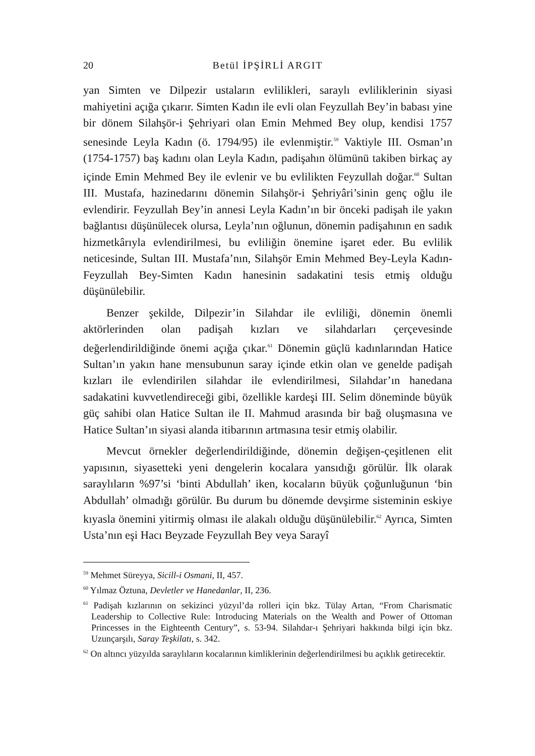20 Betül İPŞİRLİ ARGIT
yan Simten ve Dilpezir ustaların evlilikleri, saraylı evliliklerinin siyasi mahiyetini açığa çıkarır. Simten Kadın ile evli olan Feyzullah Bey’in babası yine bir dönem Silahşör-i Şehriyari olan Emin Mehmed Bey olup, kendisi 1757 senesinde Leyla Kadın (ö. 1794/95) ile evlenmiştir.<sup>59</sup> Vaktiyle III. Osman’ın (1754-1757) baş kadını olan Leyla Kadın, padişahın ölümünü takiben birkaç ay içinde Emin Mehmed Bey ile evlenir ve bu evlilikten Feyzullah doğar.<sup>60</sup> Sultan III. Mustafa, hazinedarını dönemin Silahşör-i Şehriyâri’sinin genç oğlu ile evlendirir. Feyzullah Bey’in annesi Leyla Kadın’ın bir önceki padişah ile yakın bağlantısı düşünülecek olursa, Leyla’nın oğlunun, dönemin padişahının en sadık hizmetkârıyla evlendirilmesi, bu evliliğin önemine işaret eder. Bu evlilik neticesinde, Sultan III. Mustafa’nın, Silahşör Emin Mehmed Bey-Leyla Kadın- Feyzullah Bey-Simten Kadın hanesinin sadakatini tesis etmiş olduğu düşünülebilir.
Benzer şekilde, Dilpezir’in Silahdar ile evliliği, dönemin önemli aktörlerinden olan padişah kızları ve silahdarları çerçevesinde değerlendirildiğinde önemi açığa çıkar.<sup>61</sup> Dönemin güçlü kadınlarından Hatice Sultan’ın yakın hane mensubunun saray içinde etkin olan ve genelde padişah kızları ile evlendirilen silahdar ile evlendirilmesi, Silahdar’ın hanedana sadakatini kuvvetlendireceği gibi, özellikle kardeşi III. Selim döneminde büyük güç sahibi olan Hatice Sultan ile II. Mahmud arasında bir bağ oluşmasına ve Hatice Sultan’ın siyasi alanda itibarının artmasına tesir etmiş olabilir.
Mevcut örnekler değerlendirildiğinde, dönemin değişen-çeşitlenen elit yapısının, siyasetteki yeni dengelerin kocalara yansıdığı görülür. İlk olarak saraylıların %97’si ‘binti Abdullah’ iken, kocaların büyük çoğunluğunun ‘bin Abdullah’ olmadığı görülür. Bu durum bu dönemde devşirme sisteminin eskiye kıyasla önemini yitirmiş olması ile alakalı olduğu düşünülebilir.<sup>62</sup> Ayrıca, Simten Usta’nın eşi Hacı Beyzade Feyzullah Bey veya Sarayî
<sup>59</sup> Mehmet Süreyya, Sicill-i Osmani, II, 457.
<sup>60</sup> Yılmaz Öztuna, Devletler ve Hanedanlar, II, 236.
<sup>61</sup> Padişah kızlarının on sekizinci yüzyıl’da rolleri için bkz. Tülay Artan, “From Charismatic Leadership to Collective Rule: Introducing Materials on the Wealth and Power of Ottoman Princesses in the Eighteenth Century”, s. 53-94. Silahdar-ı Şehriyari hakkında bilgi için bkz. Uzunçarşılı, Saray Teşkilatı, s. 342.
<sup>62</sup> On altıncı yüzyılda saraylıların kocalarının kimliklerinin değerlendirilmesi bu açıklık getirecektir.